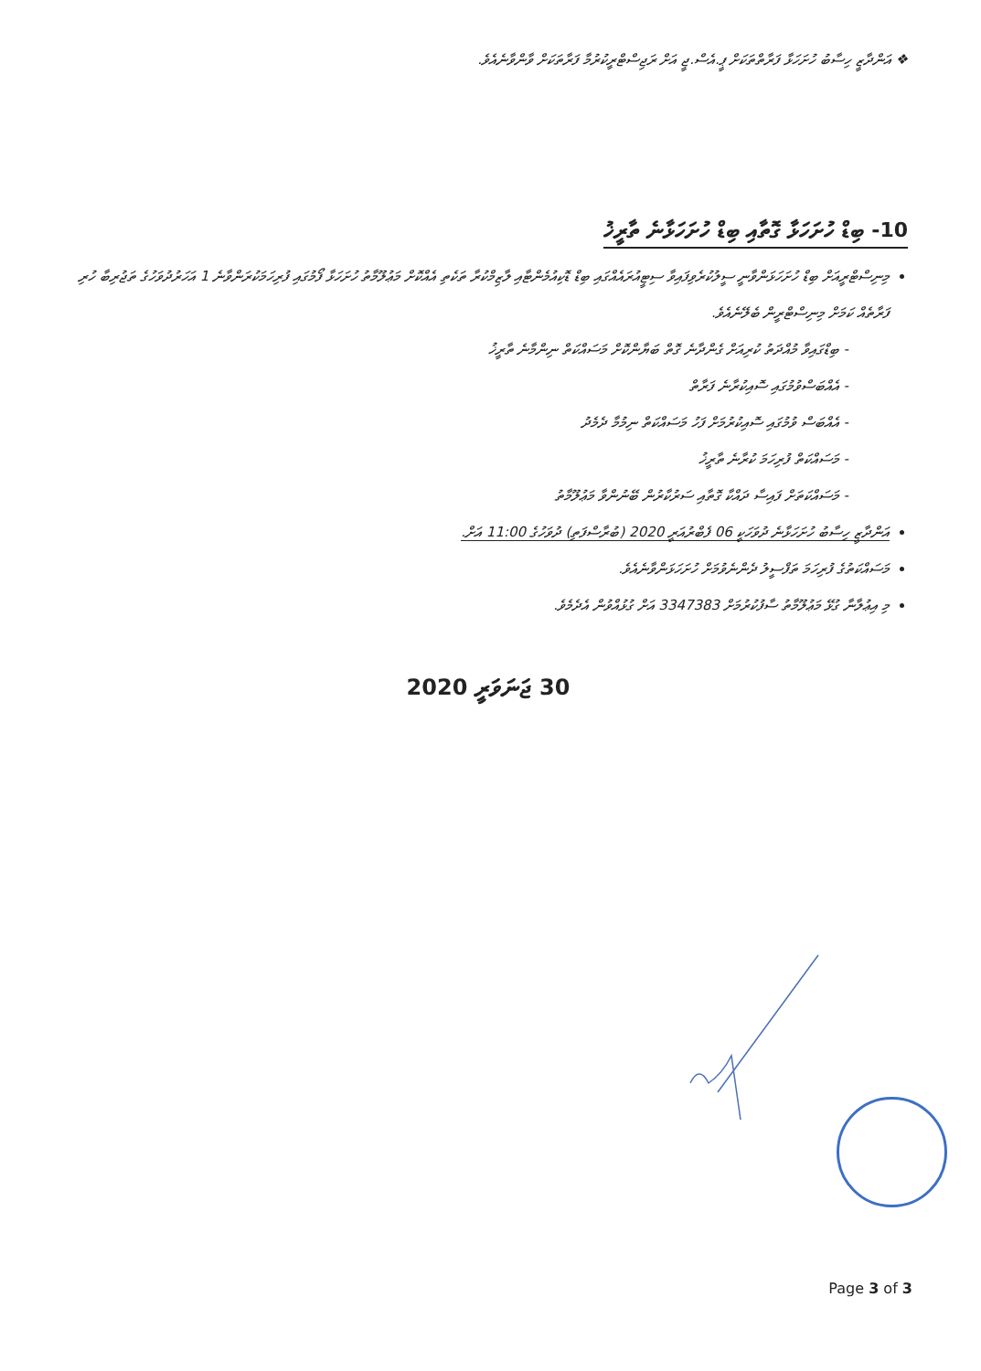❖ އަންދާޒީ ހިސާބު ހުށަހަޅާ ފަރާތްތަކަށް ޕީ.އެސް.ޖީ އަށް ރަޖިސްޓްރީކުރުމާ ފަރާތަކަށް ވާންވާނެއެވެ.
10- ބިޑް ހުށަހަޅާ ގޮތާއި ބިޑް ހުށަހަޅާނެ ތާރީޚު
މިނިސްޓްރީއަށް ބިޑް ހުށަހަޅަންވާނީ ސީލުކުރެވިފައިވާ ސިޓީއުރައެއްގައި ބިޑް ޑޮކިއުމެންޓާއި ލާޒިމްކުރާ ތަކެތި އެއްކޮށް މަޢުލޫމާތު ހުށަހަޅާ ފޯމުގައި ފުރިހަމަކުރަންވާނެ 1 އަހަރުދުވަހުގެ ތަޖުރިބާ ހުރި ފަރާތެއް ކަމަށް މިނިސްޓްރީން ބެލޭނެއެވެ.
- ބިޑްގައިވާ މުއްދަތު ކުރިއަށް ގެންދާނެ ގޮތް ބަޔާންކޮށް މަސައްކަތް ނިންމާނެ ތާރީޚު
- އެއްބަސްވުމުގައި ސޮއިކުރާނެ ފަރާތް
- އެއްބަސް ވުމުގައި ސޮއިކުރުމަށް ފަހު މަސައްކަތް ނިމުމާ ދެމެދު
- މަސައްކަތް ފުރިހަމަ ކުރާނެ ތާރީޚު
- މަސައްކަތަށް ފައިސާ ދައްކާ ގޮތާއި ސަރުކާރުން ބޭނުންވާ މަޢުލޫމާތު
އަންދާޒީ ހިސާބު ހުށަހަޅާނެ ދުވަހަކީ 06 ފެބްރުއަރީ 2020 (ބުރާސްފަތި) ދުވަހުގެ 11:00 އަށް.
މަސައްކަތުގެ ފުރިހަމަ ތަފްސީލު ދެންނެވުމަށް ހުށަހަޅަންވާނެއެވެ.
މި އިޢުލާނާ ގުޅޭ މަޢުލޫމާތު ސާފުކުރުމަށް 3347383 އަށް ގުޅުއްވުން އެދެމެވެ.
30 ޖަނަވަރީ 2020
Page 3 of 3